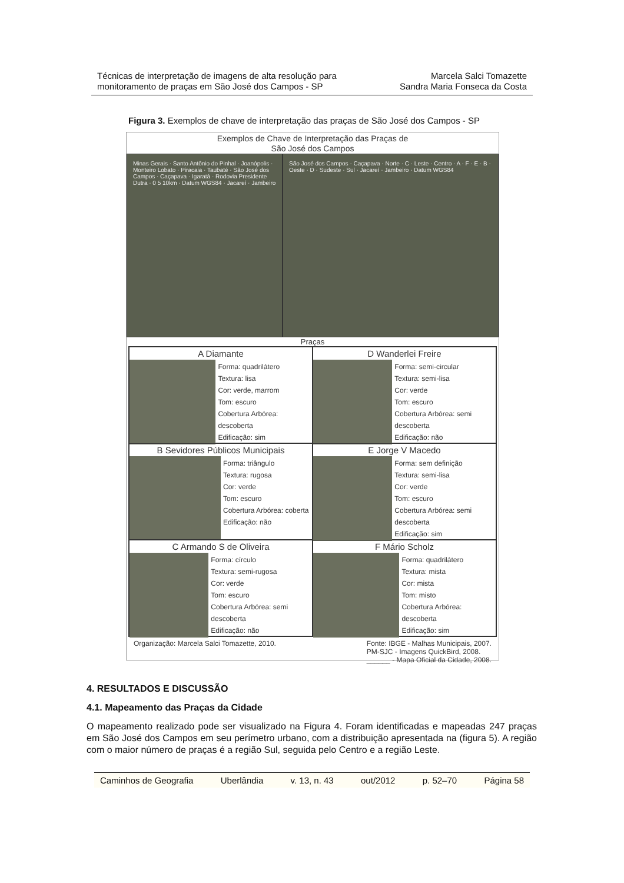Técnicas de interpretação de imagens de alta resolução para
monitoramento de praças em São José dos Campos - SP
Marcela Salci Tomazette
Sandra Maria Fonseca da Costa
Figura 3. Exemplos de chave de interpretação das praças de São José dos Campos - SP
Exemplos de Chave de Interpretação das Praças de
São José dos Campos
Minas Gerais · Santo Antônio do Pinhal · Joanópolis · Monteiro Lobato · Piracaia · Taubaté · São José dos Campos · Caçapava · Igaratá · Rodovia Presidente Dutra · 0 5 10km · Datum WGS84 · Jacareí · Jambeiro
São José dos Campos · Caçapava · Norte · C · Leste · Centro · A · F · E · B · Oeste · D · Sudeste · Sul · Jacareí · Jambeiro · Datum WGS84
Praças
A Diamante
Forma: quadrilátero
Textura: lisa
Cor: verde, marrom
Tom: escuro
Cobertura Arbórea: descoberta
Edificação: sim
D Wanderlei Freire
Forma: semi-circular
Textura: semi-lisa
Cor: verde
Tom: escuro
Cobertura Arbórea: semi descoberta
Edificação: não
B Sevidores Públicos Municipais
Forma: triângulo
Textura: rugosa
Cor: verde
Tom: escuro
Cobertura Arbórea: coberta
Edificação: não
E Jorge V Macedo
Forma: sem definição
Textura: semi-lisa
Cor: verde
Tom: escuro
Cobertura Arbórea: semi descoberta
Edificação: sim
C Armando S de Oliveira
Forma: círculo
Textura: semi-rugosa
Cor: verde
Tom: escuro
Cobertura Arbórea: semi descoberta
Edificação: não
F Mário Scholz
Forma: quadrilátero
Textura: mista
Cor: mista
Tom: misto
Cobertura Arbórea: descoberta
Edificação: sim
Organização: Marcela Salci Tomazette, 2010.
Fonte: IBGE - Malhas Municipais, 2007.
PM-SJC - Imagens QuickBird, 2008.
______ - Mapa Oficial da Cidade, 2008.
4. RESULTADOS E DISCUSSÃO
4.1. Mapeamento das Praças da Cidade
O mapeamento realizado pode ser visualizado na Figura 4. Foram identificadas e mapeadas 247 praças em São José dos Campos em seu perímetro urbano, com a distribuição apresentada na (figura 5). A região com o maior número de praças é a região Sul, seguida pelo Centro e a região Leste.
Caminhos de Geografia Uberlândia v. 13, n. 43 out/2012 p. 52–70 Página 58